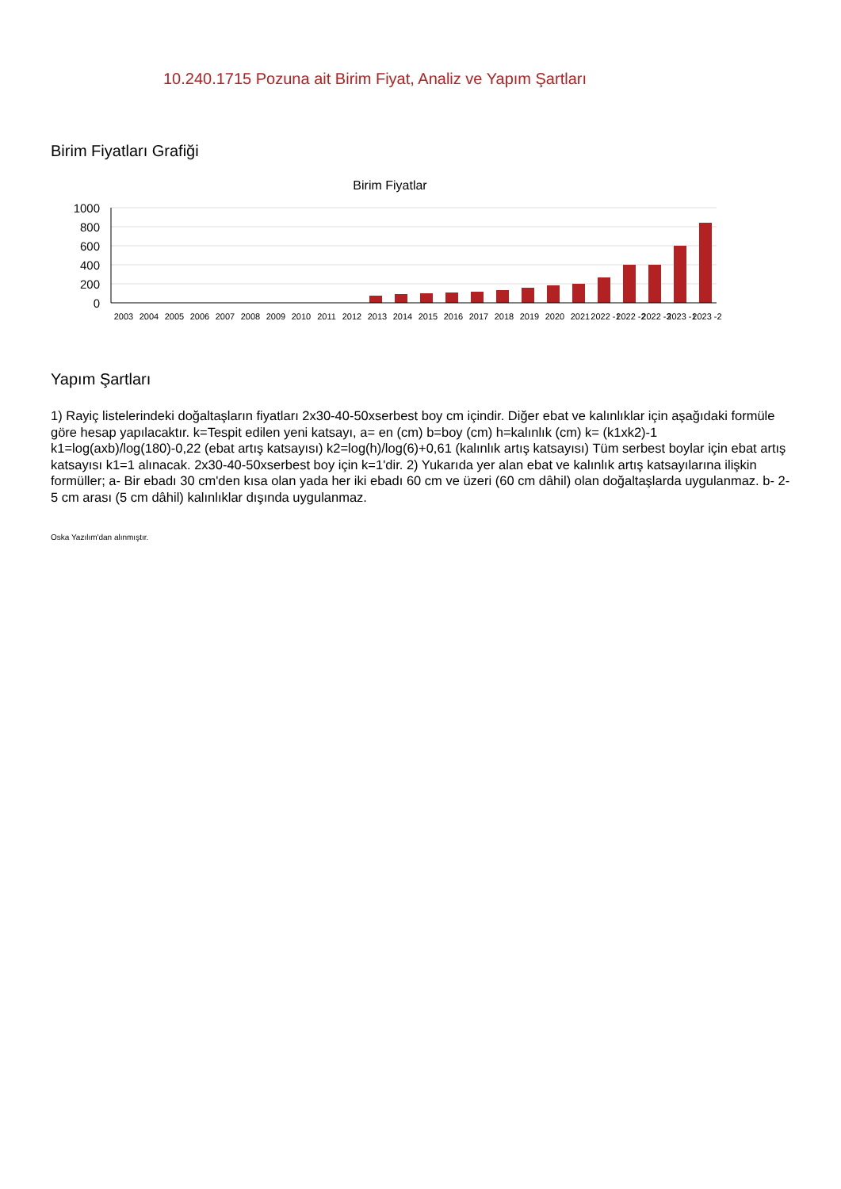10.240.1715 Pozuna ait Birim Fiyat, Analiz ve Yapım Şartları
Birim Fiyatları Grafiği
Birim Fiyatlar
1000
800
600
400
200
0
2003
2004
2005
2006
2007
2008
2009
2010
2011
2012
2013
2014
2015
2016
2017
2018
2019
2020
2021
2022 -1
2022 -2
2022 -3
2023 -1
2023 -2
Yapım Şartları
1) Rayiç listelerindeki doğaltaşların fiyatları 2x30-40-50xserbest boy cm içindir. Diğer ebat ve kalınlıklar için aşağıdaki formüle göre hesap yapılacaktır. k=Tespit edilen yeni katsayı, a= en (cm) b=boy (cm) h=kalınlık (cm) k= (k1xk2)-1 k1=log(axb)/log(180)-0,22 (ebat artış katsayısı) k2=log(h)/log(6)+0,61 (kalınlık artış katsayısı) Tüm serbest boylar için ebat artış katsayısı k1=1 alınacak. 2x30-40-50xserbest boy için k=1'dir. 2) Yukarıda yer alan ebat ve kalınlık artış katsayılarına ilişkin formüller; a- Bir ebadı 30 cm'den kısa olan yada her iki ebadı 60 cm ve üzeri (60 cm dâhil) olan doğaltaşlarda uygulanmaz. b- 2-5 cm arası (5 cm dâhil) kalınlıklar dışında uygulanmaz.
Oska Yazılım'dan alınmıştır.